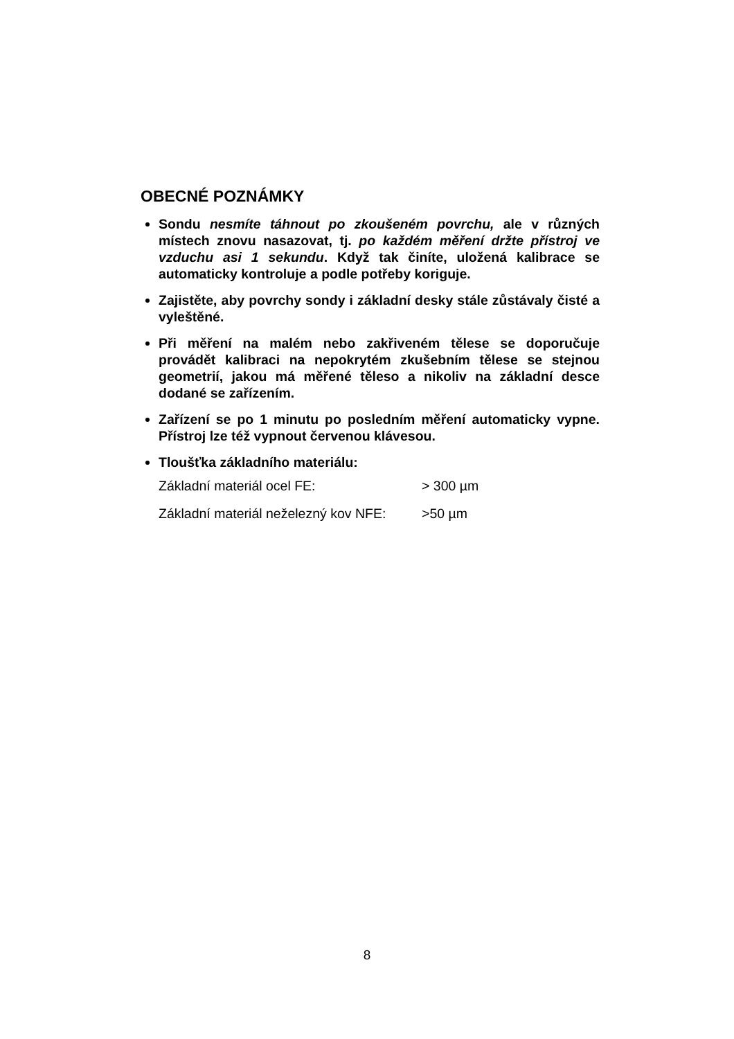OBECNÉ POZNÁMKY
Sondu nesmíte táhnout po zkoušeném povrchu, ale v různých místech znovu nasazovat, tj. po každém měření držte přístroj ve vzduchu asi 1 sekundu. Když tak činíte, uložená kalibrace se automaticky kontroluje a podle potřeby koriguje.
Zajistěte, aby povrchy sondy i základní desky stále zůstávaly čisté a vyleštěné.
Při měření na malém nebo zakřiveném tělese se doporučuje provádět kalibraci na nepokrytém zkušebním tělese se stejnou geometrií, jakou má měřené těleso a nikoliv na základní desce dodané se zařízením.
Zařízení se po 1 minutu po posledním měření automaticky vypne. Přístroj lze též vypnout červenou klávesou.
Tloušťka základního materiálu:
Základní materiál ocel FE: > 300 µm
Základní materiál neželezný kov NFE: >50 µm
8